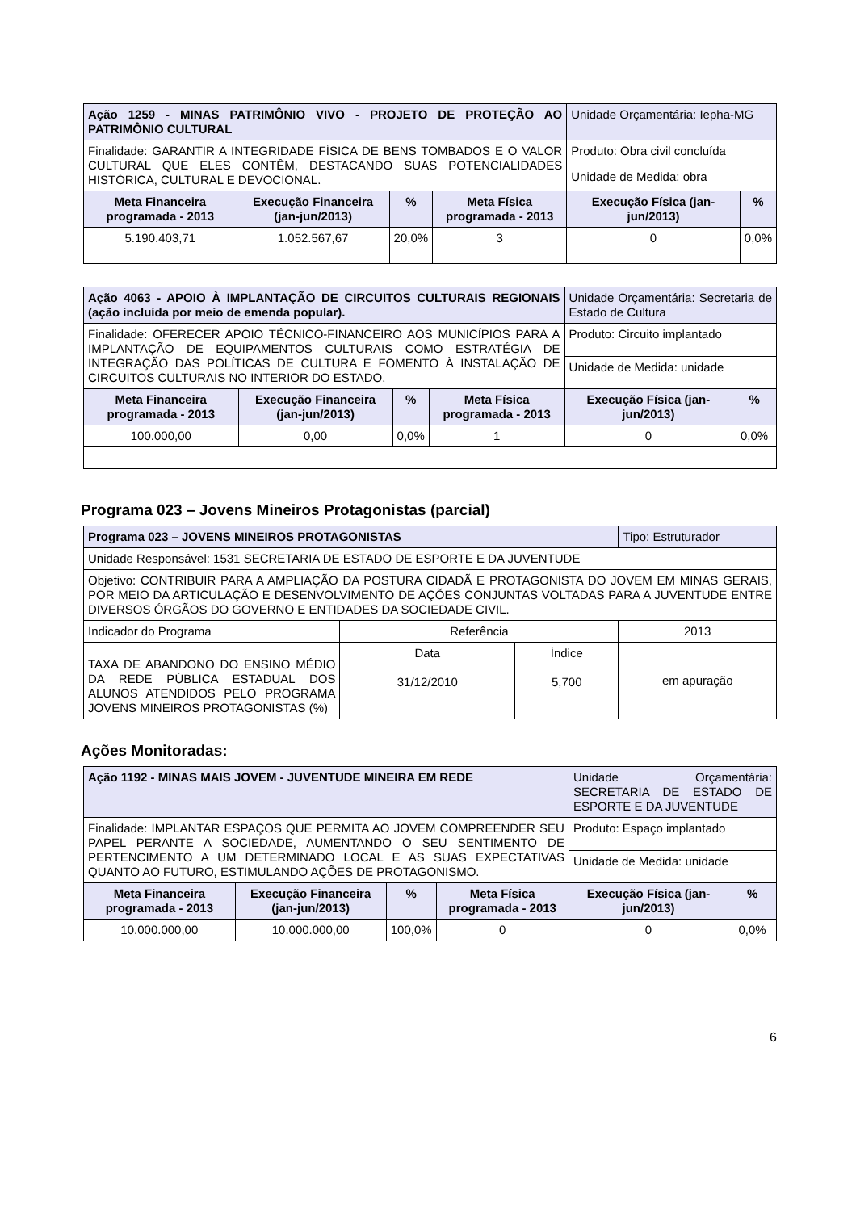| Ação 1259 - MINAS PATRIMÔNIO VIVO - PROJETO DE PROTEÇÃO AO PATRIMÔNIO CULTURAL | | | | Unidade Orçamentária: Iepha-MG | |
| Finalidade: GARANTIR A INTEGRIDADE FÍSICA DE BENS TOMBADOS E O VALOR CULTURAL QUE ELES CONTÊM, DESTACANDO SUAS POTENCIALIDADES HISTÓRICA, CULTURAL E DEVOCIONAL. | | | | Produto: Obra civil concluída | |
| | | | | Unidade de Medida: obra | |
| Meta Financeira programada - 2013 | Execução Financeira (jan-jun/2013) | % | Meta Física programada - 2013 | Execução Física (jan-jun/2013) | % |
| 5.190.403,71 | 1.052.567,67 | 20,0% | 3 | 0 | 0,0% |
| Ação 4063 - APOIO À IMPLANTAÇÃO DE CIRCUITOS CULTURAIS REGIONAIS (ação incluída por meio de emenda popular). | | | | Unidade Orçamentária: Secretaria de Estado de Cultura | |
| Finalidade: OFERECER APOIO TÉCNICO-FINANCEIRO AOS MUNICÍPIOS PARA A IMPLANTAÇÃO DE EQUIPAMENTOS CULTURAIS COMO ESTRATÉGIA DE INTEGRAÇÃO DAS POLÍTICAS DE CULTURA E FOMENTO À INSTALAÇÃO DE CIRCUITOS CULTURAIS NO INTERIOR DO ESTADO. | | | | Produto: Circuito implantado | |
| | | | | Unidade de Medida: unidade | |
| Meta Financeira programada - 2013 | Execução Financeira (jan-jun/2013) | % | Meta Física programada - 2013 | Execução Física (jan-jun/2013) | % |
| 100.000,00 | 0,00 | 0,0% | 1 | 0 | 0,0% |
Programa 023 – Jovens Mineiros Protagonistas (parcial)
| Programa 023 – JOVENS MINEIROS PROTAGONISTAS | | | Tipo: Estruturador |
| Unidade Responsável: 1531 SECRETARIA DE ESTADO DE ESPORTE E DA JUVENTUDE | | | |
| Objetivo: CONTRIBUIR PARA A AMPLIAÇÃO DA POSTURA CIDADÃ E PROTAGONISTA DO JOVEM EM MINAS GERAIS, POR MEIO DA ARTICULAÇÃO E DESENVOLVIMENTO DE AÇÕES CONJUNTAS VOLTADAS PARA A JUVENTUDE ENTRE DIVERSOS ÓRGÃOS DO GOVERNO E ENTIDADES DA SOCIEDADE CIVIL. | | | |
| Indicador do Programa | Referência | | 2013 |
| TAXA DE ABANDONO DO ENSINO MÉDIO DA REDE PÚBLICA ESTADUAL DOS ALUNOS ATENDIDOS PELO PROGRAMA JOVENS MINEIROS PROTAGONISTAS (%) | Data 31/12/2010 | Índice 5,700 | em apuração |
Ações Monitoradas:
| Ação 1192 - MINAS MAIS JOVEM - JUVENTUDE MINEIRA EM REDE | | | | Unidade Orçamentária: SECRETARIA DE ESTADO DE ESPORTE E DA JUVENTUDE | |
| Finalidade: IMPLANTAR ESPAÇOS QUE PERMITA AO JOVEM COMPREENDER SEU PAPEL PERANTE A SOCIEDADE, AUMENTANDO O SEU SENTIMENTO DE PERTENCIMENTO A UM DETERMINADO LOCAL E AS SUAS EXPECTATIVAS QUANTO AO FUTURO, ESTIMULANDO AÇÕES DE PROTAGONISMO. | | | | Produto: Espaço implantado | |
| | | | | Unidade de Medida: unidade | |
| Meta Financeira programada - 2013 | Execução Financeira (jan-jun/2013) | % | Meta Física programada - 2013 | Execução Física (jan-jun/2013) | % |
| 10.000.000,00 | 10.000.000,00 | 100,0% | 0 | 0 | 0,0% |
6